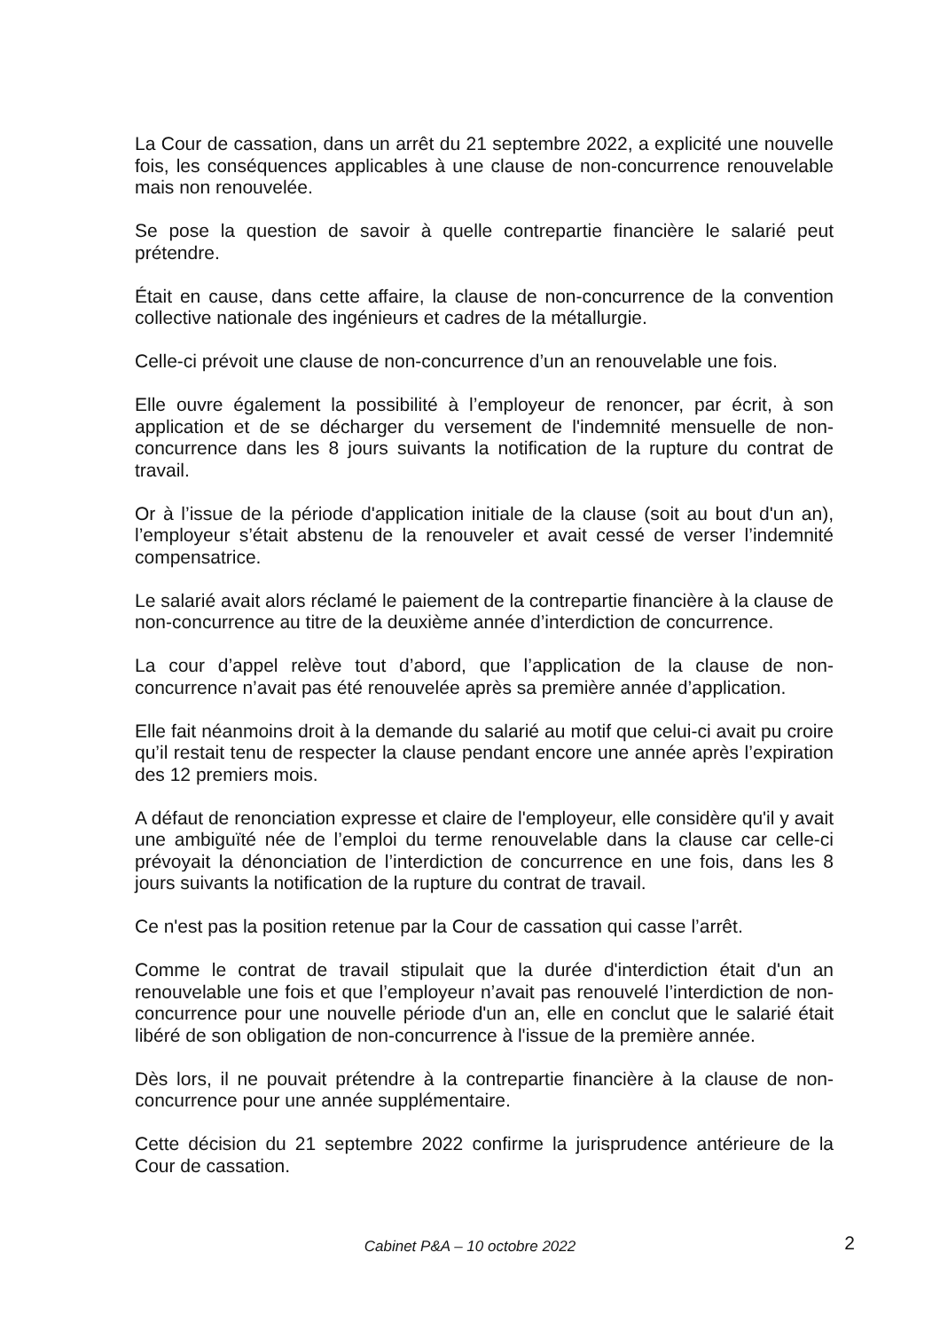La Cour de cassation, dans un arrêt du 21 septembre 2022, a explicité une nouvelle fois, les conséquences applicables à une clause de non-concurrence renouvelable mais non renouvelée.
Se pose la question de savoir à quelle contrepartie financière le salarié peut prétendre.
Était en cause, dans cette affaire, la clause de non-concurrence de la convention collective nationale des ingénieurs et cadres de la métallurgie.
Celle-ci prévoit une clause de non-concurrence d’un an renouvelable une fois.
Elle ouvre également la possibilité à l’employeur de renoncer, par écrit, à son application et de se décharger du versement de l'indemnité mensuelle de non-concurrence dans les 8 jours suivants la notification de la rupture du contrat de travail.
Or à l’issue de la période d'application initiale de la clause (soit au bout d'un an), l’employeur s’était abstenu de la renouveler et avait cessé de verser l’indemnité compensatrice.
Le salarié avait alors réclamé le paiement de la contrepartie financière à la clause de non-concurrence au titre de la deuxième année d’interdiction de concurrence.
La cour d’appel relève tout d’abord, que l’application de la clause de non-concurrence n’avait pas été renouvelée après sa première année d’application.
Elle fait néanmoins droit à la demande du salarié au motif que celui-ci avait pu croire qu’il restait tenu de respecter la clause pendant encore une année après l’expiration des 12 premiers mois.
A défaut de renonciation expresse et claire de l'employeur, elle considère qu'il y avait une ambiguïté née de l’emploi du terme renouvelable dans la clause car celle-ci prévoyait la dénonciation de l’interdiction de concurrence en une fois, dans les 8 jours suivants la notification de la rupture du contrat de travail.
Ce n'est pas la position retenue par la Cour de cassation qui casse l’arrêt.
Comme le contrat de travail stipulait que la durée d'interdiction était d'un an renouvelable une fois et que l’employeur n’avait pas renouvelé l’interdiction de non-concurrence pour une nouvelle période d'un an, elle en conclut que le salarié était libéré de son obligation de non-concurrence à l'issue de la première année.
Dès lors, il ne pouvait prétendre à la contrepartie financière à la clause de non-concurrence pour une année supplémentaire.
Cette décision du 21 septembre 2022 confirme la jurisprudence antérieure de la Cour de cassation.
Cabinet P&A – 10 octobre 2022
2